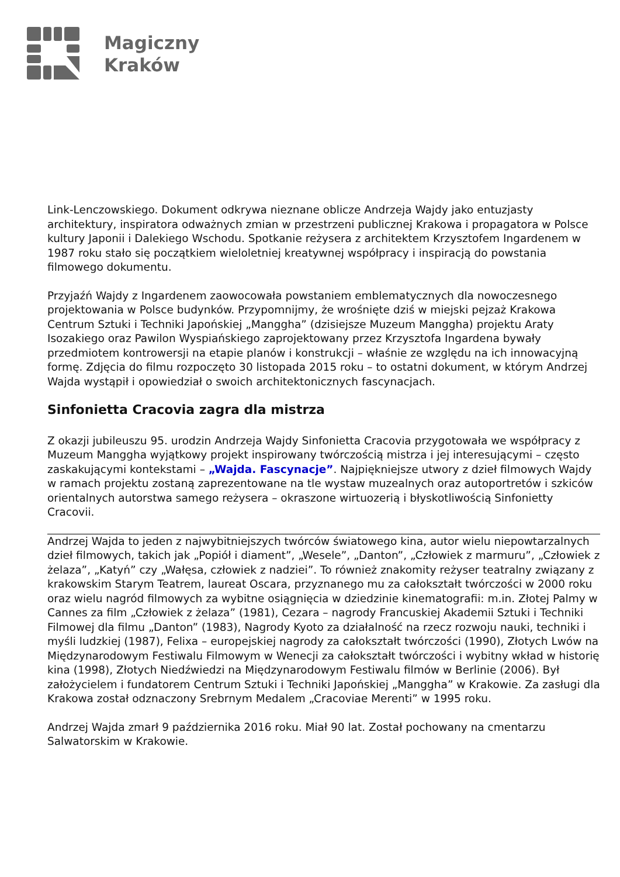Magiczny
Kraków
Link-Lenczowskiego. Dokument odkrywa nieznane oblicze Andrzeja Wajdy jako entuzjasty architektury, inspiratora odważnych zmian w przestrzeni publicznej Krakowa i propagatora w Polsce kultury Japonii i Dalekiego Wschodu. Spotkanie reżysera z architektem Krzysztofem Ingardenem w 1987 roku stało się początkiem wieloletniej kreatywnej współpracy i inspiracją do powstania filmowego dokumentu.
Przyjaźń Wajdy z Ingardenem zaowocowała powstaniem emblematycznych dla nowoczesnego projektowania w Polsce budynków. Przypomnijmy, że wrośnięte dziś w miejski pejzaż Krakowa Centrum Sztuki i Techniki Japońskiej „Manggha” (dzisiejsze Muzeum Manggha) projektu Araty Isozakiego oraz Pawilon Wyspiańskiego zaprojektowany przez Krzysztofa Ingardena bywały przedmiotem kontrowersji na etapie planów i konstrukcji – właśnie ze względu na ich innowacyjną formę. Zdjęcia do filmu rozpoczęto 30 listopada 2015 roku – to ostatni dokument, w którym Andrzej Wajda wystąpił i opowiedział o swoich architektonicznych fascynacjach.
Sinfonietta Cracovia zagra dla mistrza
Z okazji jubileuszu 95. urodzin Andrzeja Wajdy Sinfonietta Cracovia przygotowała we współpracy z Muzeum Manggha wyjątkowy projekt inspirowany twórczością mistrza i jej interesującymi – często zaskakującymi kontekstami – „Wajda. Fascynacje”. Najpiękniejsze utwory z dzieł filmowych Wajdy w ramach projektu zostaną zaprezentowane na tle wystaw muzealnych oraz autoportretów i szkiców orientalnych autorstwa samego reżysera – okraszone wirtuozerią i błyskotliwością Sinfonietty Cracovii.
Andrzej Wajda to jeden z najwybitniejszych twórców światowego kina, autor wielu niepowtarzalnych dzieł filmowych, takich jak „Popiół i diament”, „Wesele”, „Danton”, „Człowiek z marmuru”, „Człowiek z żelaza”, „Katyń” czy „Wałęsa, człowiek z nadziei”. To również znakomity reżyser teatralny związany z krakowskim Starym Teatrem, laureat Oscara, przyznanego mu za całokształt twórczości w 2000 roku oraz wielu nagród filmowych za wybitne osiągnięcia w dziedzinie kinematografii: m.in. Złotej Palmy w Cannes za film „Człowiek z żelaza” (1981), Cezara – nagrody Francuskiej Akademii Sztuki i Techniki Filmowej dla filmu „Danton” (1983), Nagrody Kyoto za działalność na rzecz rozwoju nauki, techniki i myśli ludzkiej (1987), Felixa – europejskiej nagrody za całokształt twórczości (1990), Złotych Lwów na Międzynarodowym Festiwalu Filmowym w Wenecji za całokształt twórczości i wybitny wkład w historię kina (1998), Złotych Niedźwiedzi na Międzynarodowym Festiwalu filmów w Berlinie (2006). Był założycielem i fundatorem Centrum Sztuki i Techniki Japońskiej „Manggha” w Krakowie. Za zasługi dla Krakowa został odznaczony Srebrnym Medalem „Cracoviae Merenti” w 1995 roku.
Andrzej Wajda zmarł 9 października 2016 roku. Miał 90 lat. Został pochowany na cmentarzu Salwatorskim w Krakowie.